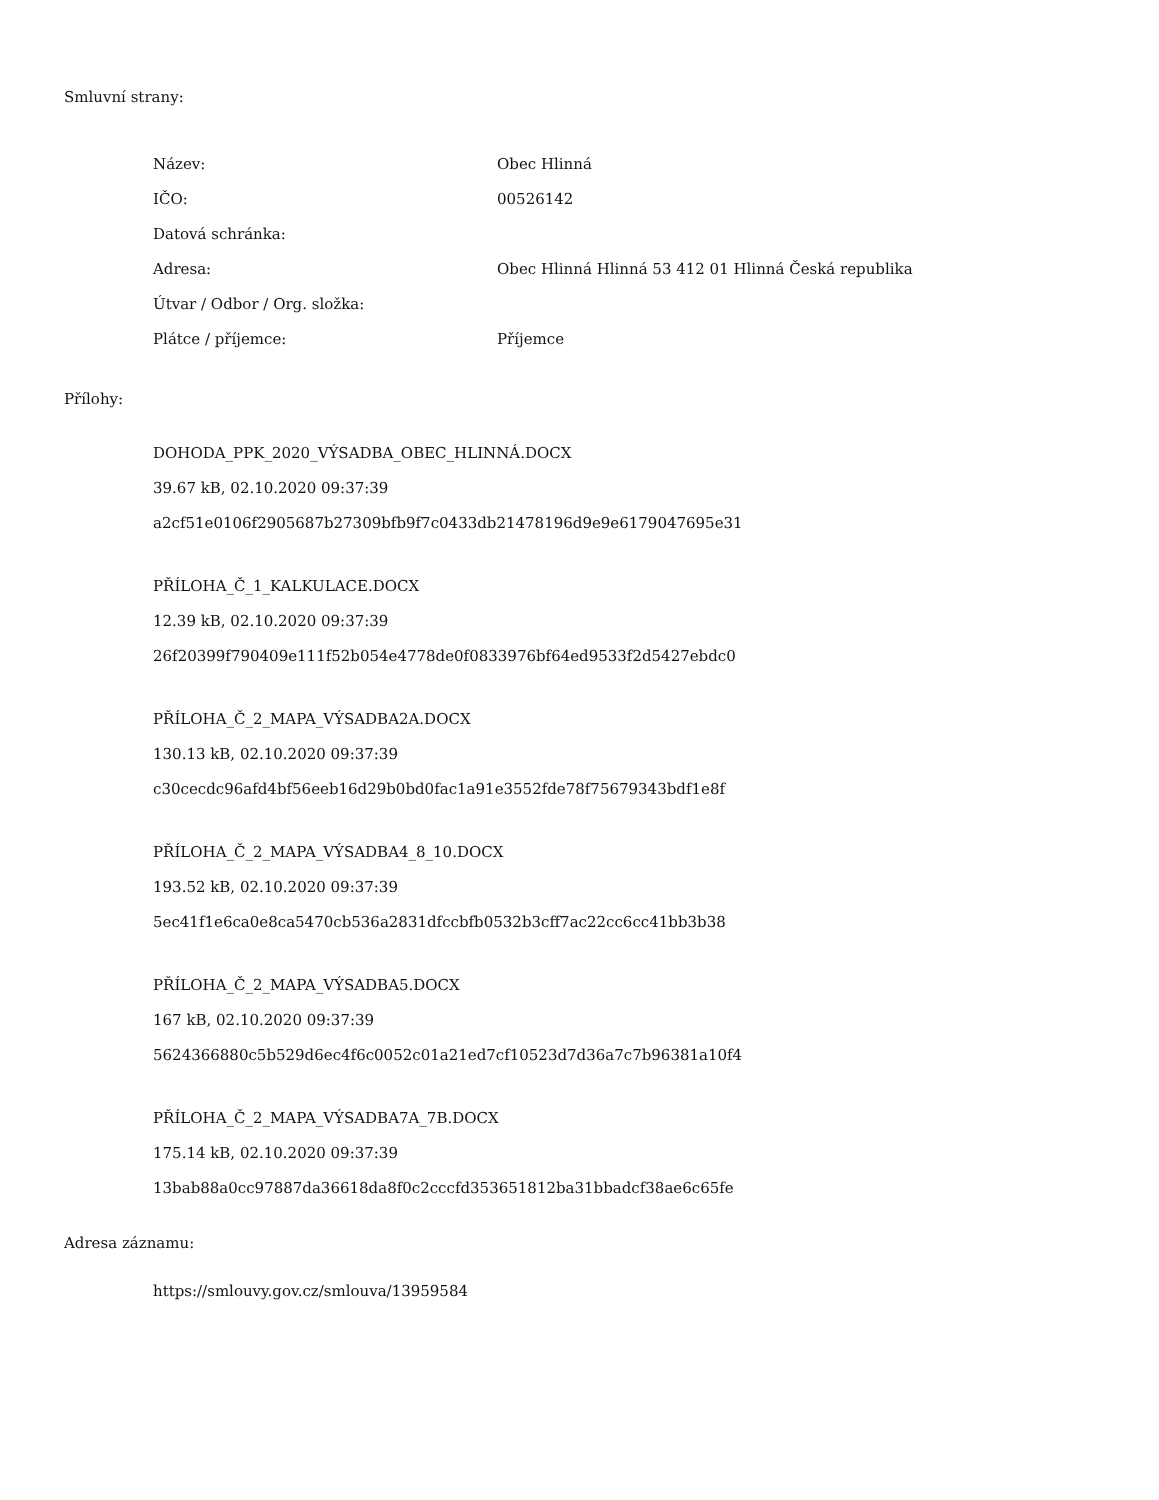Smluvní strany:
| Název: | Obec Hlinná |
| IČO: | 00526142 |
| Datová schránka: | |
| Adresa: | Obec Hlinná Hlinná 53 412 01 Hlinná Česká republika |
| Útvar / Odbor / Org. složka: | |
| Plátce / příjemce: | Příjemce |
Přílohy:
DOHODA_PPK_2020_VÝSADBA_OBEC_HLINNÁ.DOCX
39.67 kB, 02.10.2020 09:37:39
a2cf51e0106f2905687b27309bfb9f7c0433db21478196d9e9e6179047695e31
PŘÍLOHA_Č_1_KALKULACE.DOCX
12.39 kB, 02.10.2020 09:37:39
26f20399f790409e111f52b054e4778de0f0833976bf64ed9533f2d5427ebdc0
PŘÍLOHA_Č_2_MAPA_VÝSADBA2A.DOCX
130.13 kB, 02.10.2020 09:37:39
c30cecdc96afd4bf56eeb16d29b0bd0fac1a91e3552fde78f75679343bdf1e8f
PŘÍLOHA_Č_2_MAPA_VÝSADBA4_8_10.DOCX
193.52 kB, 02.10.2020 09:37:39
5ec41f1e6ca0e8ca5470cb536a2831dfccbfb0532b3cff7ac22cc6cc41bb3b38
PŘÍLOHA_Č_2_MAPA_VÝSADBA5.DOCX
167 kB, 02.10.2020 09:37:39
5624366880c5b529d6ec4f6c0052c01a21ed7cf10523d7d36a7c7b96381a10f4
PŘÍLOHA_Č_2_MAPA_VÝSADBA7A_7B.DOCX
175.14 kB, 02.10.2020 09:37:39
13bab88a0cc97887da36618da8f0c2cccfd353651812ba31bbadcf38ae6c65fe
Adresa záznamu:
https://smlouvy.gov.cz/smlouva/13959584